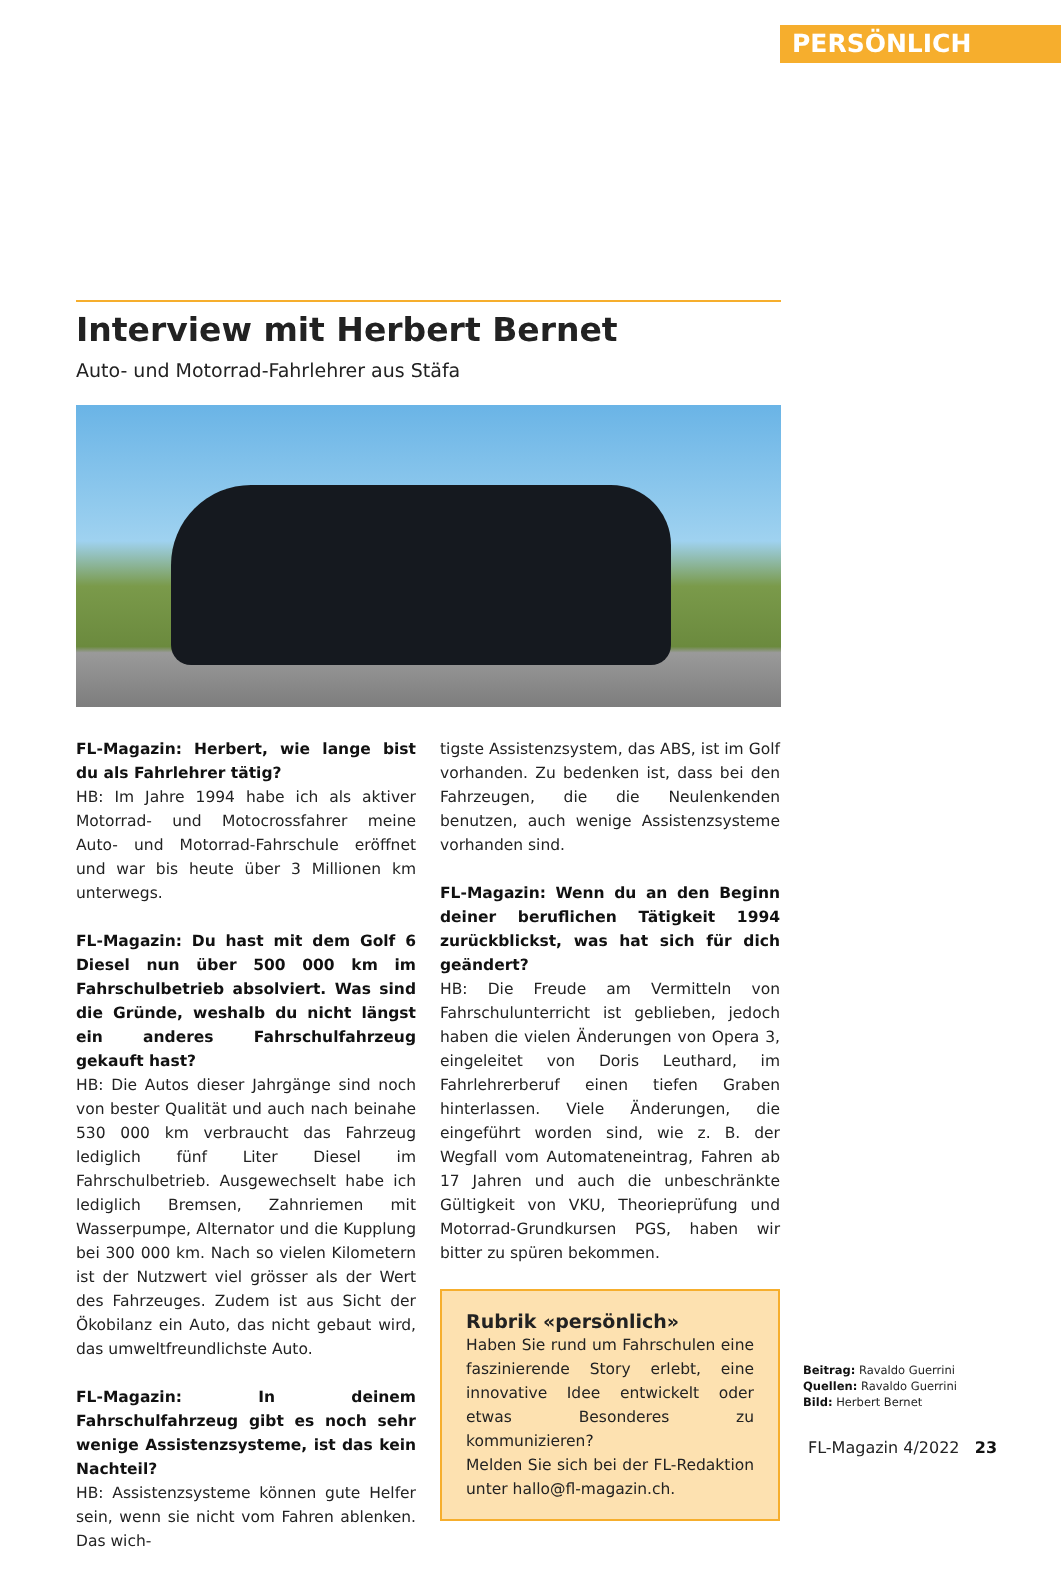PERSÖNLICH
Interview mit Herbert Bernet
Auto- und Motorrad-Fahrlehrer aus Stäfa
FL-Magazin: Herbert, wie lange bist du als Fahrlehrer tätig?
HB: Im Jahre 1994 habe ich als aktiver Motorrad- und Motocrossfahrer meine Auto- und Motorrad-Fahrschule eröffnet und war bis heute über 3 Millionen km unterwegs.
FL-Magazin: Du hast mit dem Golf 6 Diesel nun über 500 000 km im Fahrschulbetrieb absolviert. Was sind die Gründe, weshalb du nicht längst ein anderes Fahrschulfahrzeug gekauft hast?
HB: Die Autos dieser Jahrgänge sind noch von bester Qualität und auch nach beinahe 530 000 km verbraucht das Fahrzeug lediglich fünf Liter Diesel im Fahrschulbetrieb. Ausgewechselt habe ich lediglich Bremsen, Zahnriemen mit Wasserpumpe, Alternator und die Kupplung bei 300 000 km. Nach so vielen Kilometern ist der Nutzwert viel grösser als der Wert des Fahrzeuges. Zudem ist aus Sicht der Ökobilanz ein Auto, das nicht gebaut wird, das umweltfreundlichste Auto.
FL-Magazin: In deinem Fahrschulfahrzeug gibt es noch sehr wenige Assistenzsysteme, ist das kein Nachteil?
HB: Assistenzsysteme können gute Helfer sein, wenn sie nicht vom Fahren ablenken. Das wich-
tigste Assistenzsystem, das ABS, ist im Golf vorhanden. Zu bedenken ist, dass bei den Fahrzeugen, die die Neulenkenden benutzen, auch wenige Assistenzsysteme vorhanden sind.
FL-Magazin: Wenn du an den Beginn deiner beruflichen Tätigkeit 1994 zurückblickst, was hat sich für dich geändert?
HB: Die Freude am Vermitteln von Fahrschulunterricht ist geblieben, jedoch haben die vielen Änderungen von Opera 3, eingeleitet von Doris Leuthard, im Fahrlehrerberuf einen tiefen Graben hinterlassen. Viele Änderungen, die eingeführt worden sind, wie z. B. der Wegfall vom Automateneintrag, Fahren ab 17 Jahren und auch die unbeschränkte Gültigkeit von VKU, Theorieprüfung und Motorrad-Grundkursen PGS, haben wir bitter zu spüren bekommen.
Rubrik «persönlich»
Haben Sie rund um Fahrschulen eine faszinierende Story erlebt, eine innovative Idee entwickelt oder etwas Besonderes zu kommunizieren?
Melden Sie sich bei der FL-Redaktion unter hallo@fl-magazin.ch.
Beitrag: Ravaldo Guerrini
Quellen: Ravaldo Guerrini
Bild: Herbert Bernet
FL-Magazin 4/2022 23